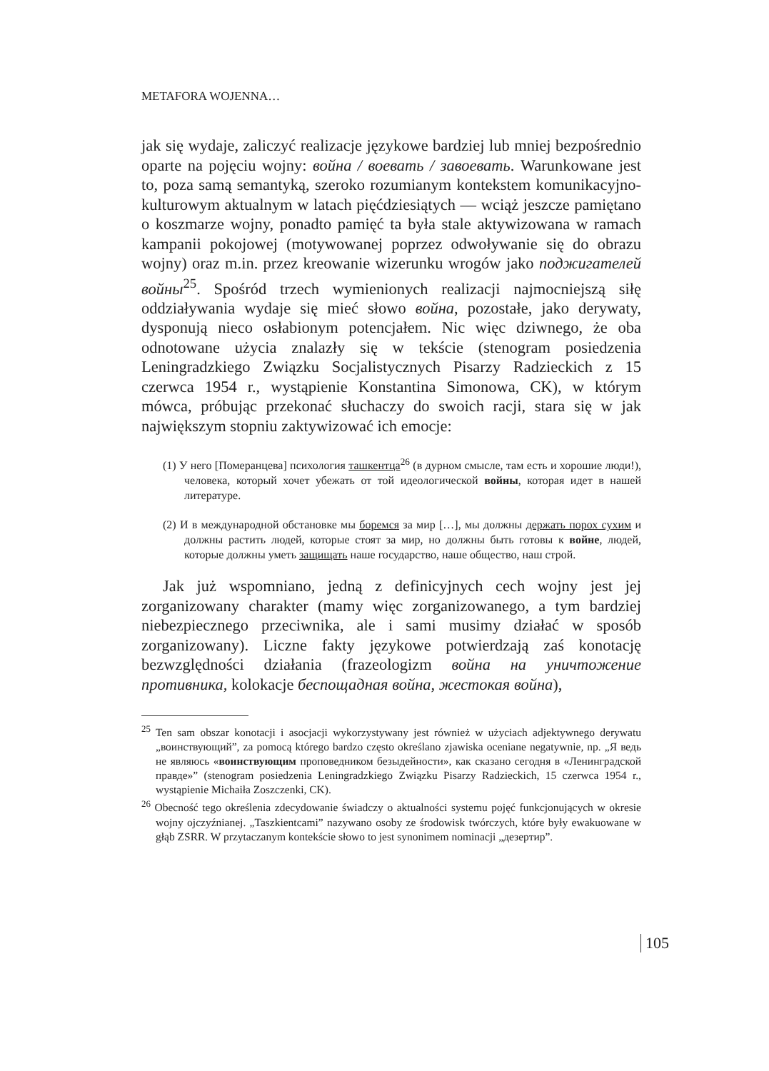METAFORA WOJENNA…
jak się wydaje, zaliczyć realizacje językowe bardziej lub mniej bezpośrednio oparte na pojęciu wojny: война / воевать / завоевать. Warunkowane jest to, poza samą semantyką, szeroko rozumianym kontekstem komunikacyjno-kulturowym aktualnym w latach pięćdziesiątych — wciąż jeszcze pamiętano o koszmarze wojny, ponadto pamięć ta była stale aktywizowana w ramach kampanii pokojowej (motywowanej poprzez odwoływanie się do obrazu wojny) oraz m.in. przez kreowanie wizerunku wrogów jako поджигателей войны<sup>25</sup>. Spośród trzech wymienionych realizacji najmocniejszą siłę oddziaływania wydaje się mieć słowo война, pozostałe, jako derywaty, dysponują nieco osłabionym potencjałem. Nic więc dziwnego, że oba odnotowane użycia znalazły się w tekście (stenogram posiedzenia Leningradzkiego Związku Socjalistycznych Pisarzy Radzieckich z 15 czerwca 1954 r., wystąpienie Konstantina Simonowa, CK), w którym mówca, próbując przekonać słuchaczy do swoich racji, stara się w jak największym stopniu zaktywizować ich emocje:
(1) У него [Померанцева] психология ташкентца<sup>26</sup> (в дурном смысле, там есть и хорошие люди!), человека, который хочет убежать от той идеологической войны, которая идет в нашей литературе.
(2) И в международной обстановке мы боремся за мир […], мы должны держать порох сухим и должны растить людей, которые стоят за мир, но должны быть готовы к войне, людей, которые должны уметь защищать наше государство, наше общество, наш строй.
Jak już wspomniano, jedną z definicyjnych cech wojny jest jej zorganizowany charakter (mamy więc zorganizowanego, a tym bardziej niebezpiecznego przeciwnika, ale i sami musimy działać w sposób zorganizowany). Liczne fakty językowe potwierdzają zaś konotację bezwzględności działania (frazeologizm война на уничтожение противника, kolokacje беспощадная война, жестокая война),
<sup>25</sup> Ten sam obszar konotacji i asocjacji wykorzystywany jest również w użyciach adjektywnego derywatu „воинствующий”, za pomocą którego bardzo często określano zjawiska oceniane negatywnie, np. „Я ведь не являюсь «воинствующим проповедником безыдейности», как сказано сегодня в «Ленинградской правде»” (stenogram posiedzenia Leningradzkiego Związku Pisarzy Radzieckich, 15 czerwca 1954 r., wystąpienie Michaiła Zoszczenki, CK).
<sup>26</sup> Obecność tego określenia zdecydowanie świadczy o aktualności systemu pojęć funkcjonujących w okresie wojny ojczyźnianej. „Taszkientcami” nazywano osoby ze środowisk twórczych, które były ewakuowane w głąb ZSRR. W przytaczanym kontekście słowo to jest synonimem nominacji „дезертир”.
105